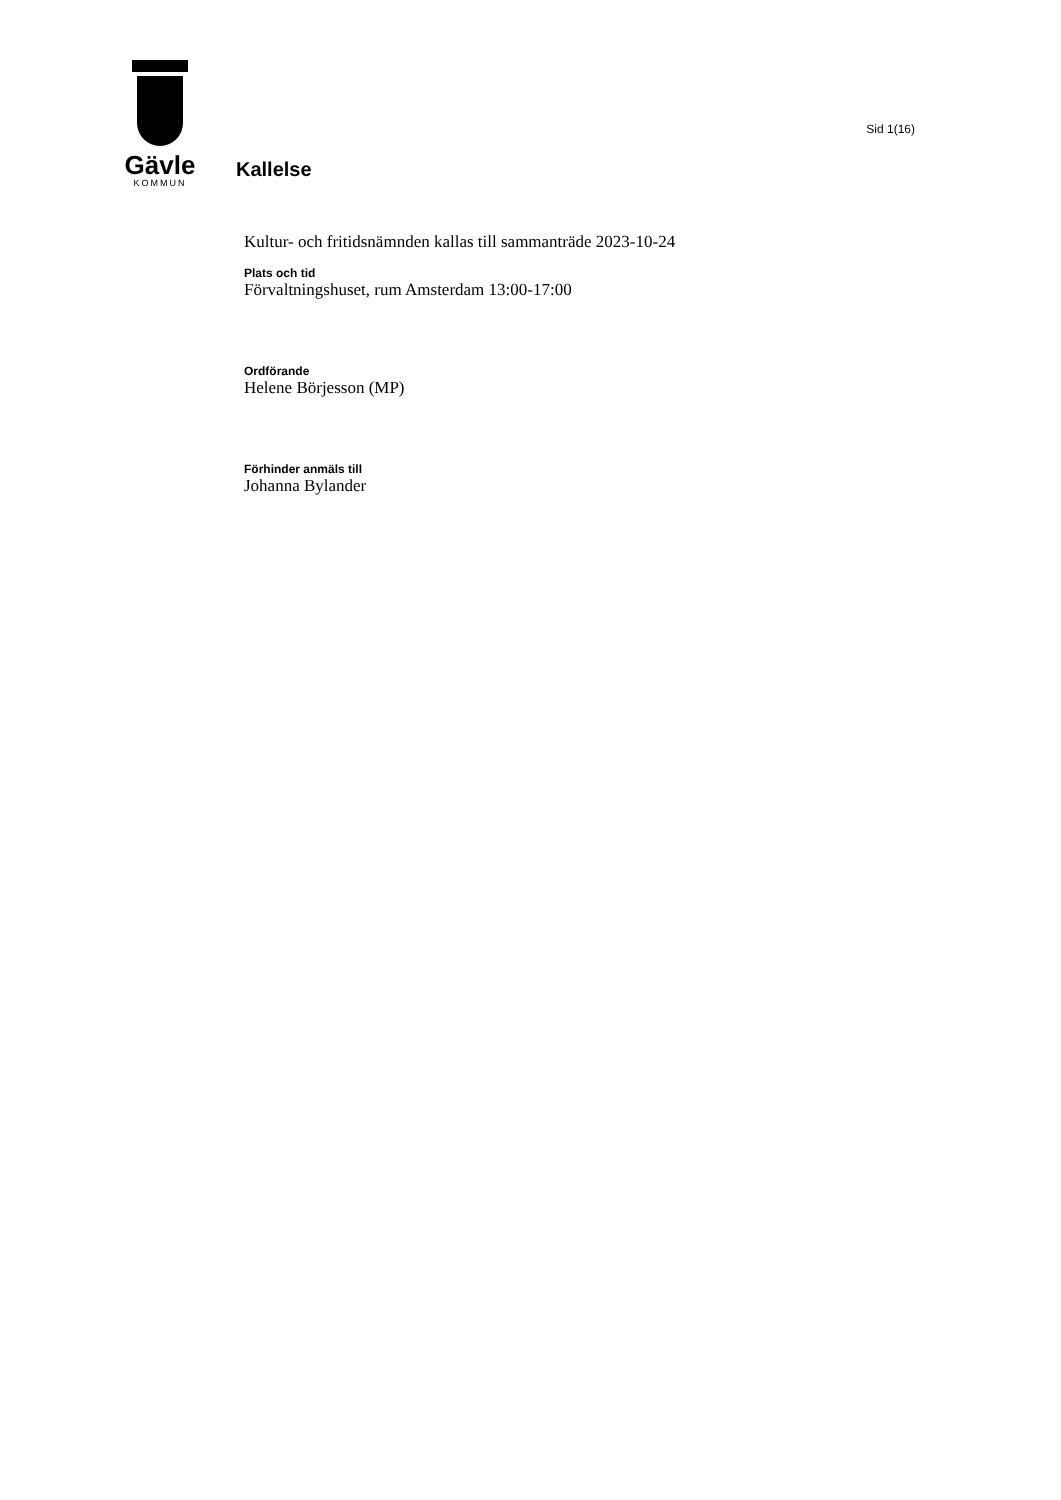Gävle
KOMMUN
Kallelse
Sid 1(16)
Kultur- och fritidsnämnden kallas till sammanträde 2023-10-24
Plats och tid
Förvaltningshuset, rum Amsterdam 13:00-17:00
Ordförande
Helene Börjesson (MP)
Förhinder anmäls till
Johanna Bylander